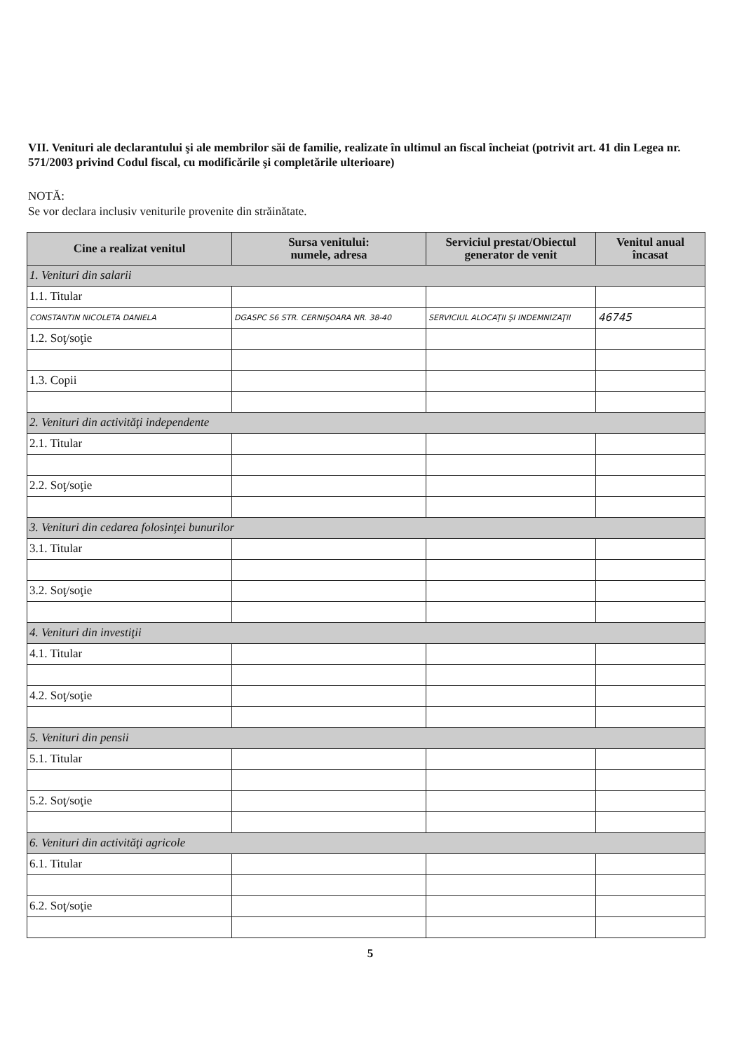VII. Venituri ale declarantului şi ale membrilor săi de familie, realizate în ultimul an fiscal încheiat (potrivit art. 41 din Legea nr. 571/2003 privind Codul fiscal, cu modificările şi completările ulterioare)
NOTĂ:
Se vor declara inclusiv veniturile provenite din străinătate.
| Cine a realizat venitul | Sursa venitului: numele, adresa | Serviciul prestat/Obiectul generator de venit | Venitul anual încasat |
| --- | --- | --- | --- |
| 1. Venituri din salarii | | | |
| 1.1. Titular | | | |
| CONSTANTIN NICOLETA DANIELA | DGASPC S6 STR. CERNIŞOARA NR. 38-40 | SERVICIUL ALOCAŢII ŞI INDEMNIZAŢII | 46745 |
| 1.2. Soţ/soţie | | | |
| 1.3. Copii | | | |
| 2. Venituri din activităţi independente | | | |
| 2.1. Titular | | | |
| 2.2. Soţ/soţie | | | |
| 3. Venituri din cedarea folosinţei bunurilor | | | |
| 3.1. Titular | | | |
| 3.2. Soţ/soţie | | | |
| 4. Venituri din investiţii | | | |
| 4.1. Titular | | | |
| 4.2. Soţ/soţie | | | |
| 5. Venituri din pensii | | | |
| 5.1. Titular | | | |
| 5.2. Soţ/soţie | | | |
| 6. Venituri din activităţi agricole | | | |
| 6.1. Titular | | | |
| 6.2. Soţ/soţie | | | |
5